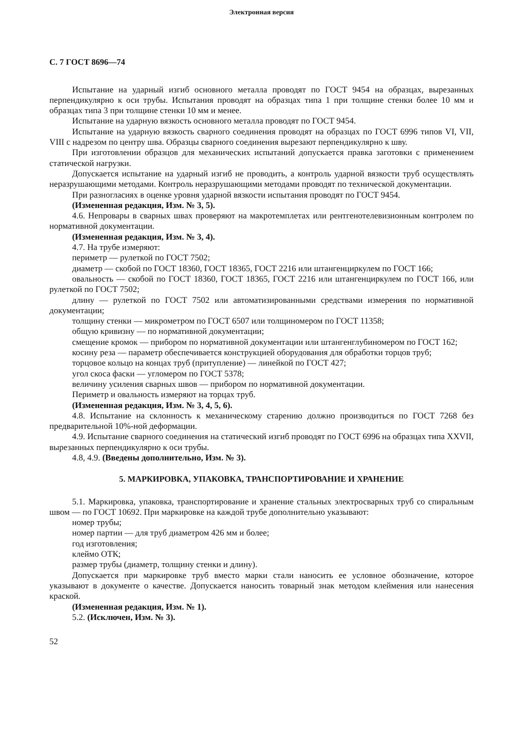Электронная версия
С. 7 ГОСТ 8696—74
Испытание на ударный изгиб основного металла проводят по ГОСТ 9454 на образцах, вырезанных перпендикулярно к оси трубы. Испытания проводят на образцах типа 1 при толщине стенки более 10 мм и образцах типа 3 при толщине стенки 10 мм и менее.
Испытание на ударную вязкость основного металла проводят по ГОСТ 9454.
Испытание на ударную вязкость сварного соединения проводят на образцах по ГОСТ 6996 типов VI, VII, VIII с надрезом по центру шва. Образцы сварного соединения вырезают перпендикулярно к шву.
При изготовлении образцов для механических испытаний допускается правка заготовки с применением статической нагрузки.
Допускается испытание на ударный изгиб не проводить, а контроль ударной вязкости труб осуществлять неразрушающими методами. Контроль неразрушающими методами проводят по технической документации.
При разногласиях в оценке уровня ударной вязкости испытания проводят по ГОСТ 9454.
(Измененная редакция, Изм. № 3, 5).
4.6. Непровары в сварных швах проверяют на макротемплетах или рентгенотелевизионным контролем по нормативной документации.
(Измененная редакция, Изм. № 3, 4).
4.7. На трубе измеряют:
периметр — рулеткой по ГОСТ 7502;
диаметр — скобой по ГОСТ 18360, ГОСТ 18365, ГОСТ 2216 или штангенциркулем по ГОСТ 166;
овальность — скобой по ГОСТ 18360, ГОСТ 18365, ГОСТ 2216 или штангенциркулем по ГОСТ 166, или рулеткой по ГОСТ 7502;
длину — рулеткой по ГОСТ 7502 или автоматизированными средствами измерения по нормативной документации;
толщину стенки — микрометром по ГОСТ 6507 или толщиномером по ГОСТ 11358;
общую кривизну — по нормативной документации;
смещение кромок — прибором по нормативной документации или штангенглубиномером по ГОСТ 162;
косину реза — параметр обеспечивается конструкцией оборудования для обработки торцов труб;
торцовое кольцо на концах труб (притупление) — линейкой по ГОСТ 427;
угол скоса фаски — угломером по ГОСТ 5378;
величину усиления сварных швов — прибором по нормативной документации.
Периметр и овальность измеряют на торцах труб.
(Измененная редакция, Изм. № 3, 4, 5, 6).
4.8. Испытание на склонность к механическому старению должно производиться по ГОСТ 7268 без предварительной 10%-ной деформации.
4.9. Испытание сварного соединения на статический изгиб проводят по ГОСТ 6996 на образцах типа XXVII, вырезанных перпендикулярно к оси трубы.
4.8, 4.9. (Введены дополнительно, Изм. № 3).
5. МАРКИРОВКА, УПАКОВКА, ТРАНСПОРТИРОВАНИЕ И ХРАНЕНИЕ
5.1. Маркировка, упаковка, транспортирование и хранение стальных электросварных труб со спиральным швом — по ГОСТ 10692. При маркировке на каждой трубе дополнительно указывают:
номер трубы;
номер партии — для труб диаметром 426 мм и более;
год изготовления;
клеймо ОТК;
размер трубы (диаметр, толщину стенки и длину).
Допускается при маркировке труб вместо марки стали наносить ее условное обозначение, которое указывают в документе о качестве. Допускается наносить товарный знак методом клеймения или нанесения краской.
(Измененная редакция, Изм. № 1).
5.2. (Исключен, Изм. № 3).
52